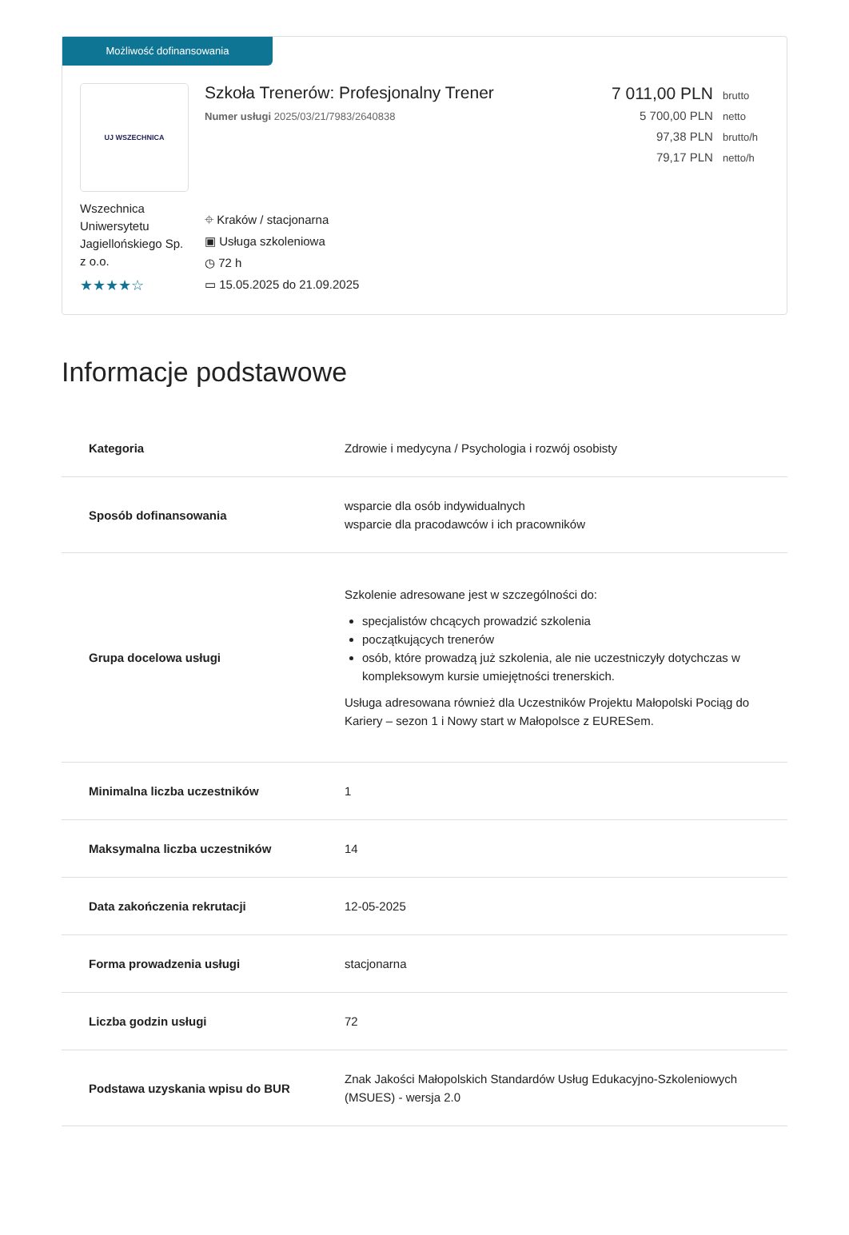Możliwość dofinansowania
UJ WSZECHNICA
Wszechnica Uniwersytetu Jagiellońskiego Sp. z o.o.
★★★★☆
Szkoła Trenerów: Profesjonalny Trener
Numer usługi 2025/03/21/7983/2640838
⌖ Kraków / stacjonarna
▣ Usługa szkoleniowa
◷ 72 h
▭ 15.05.2025 do 21.09.2025
7 011,00 PLN brutto
5 700,00 PLN netto
97,38 PLN brutto/h
79,17 PLN netto/h
Informacje podstawowe
| Kategoria | Zdrowie i medycyna / Psychologia i rozwój osobisty |
| Sposób dofinansowania | wsparcie dla osób indywidualnych wsparcie dla pracodawców i ich pracowników |
| Grupa docelowa usługi | Szkolenie adresowane jest w szczególności do: specjalistów chcących prowadzić szkolenia początkujących trenerów osób, które prowadzą już szkolenia, ale nie uczestniczyły dotychczas w kompleksowym kursie umiejętności trenerskich. Usługa adresowana również dla Uczestników Projektu Małopolski Pociąg do Kariery – sezon 1 i Nowy start w Małopolsce z EURESem. |
| Minimalna liczba uczestników | 1 |
| Maksymalna liczba uczestników | 14 |
| Data zakończenia rekrutacji | 12-05-2025 |
| Forma prowadzenia usługi | stacjonarna |
| Liczba godzin usługi | 72 |
| Podstawa uzyskania wpisu do BUR | Znak Jakości Małopolskich Standardów Usług Edukacyjno-Szkoleniowych (MSUES) - wersja 2.0 |